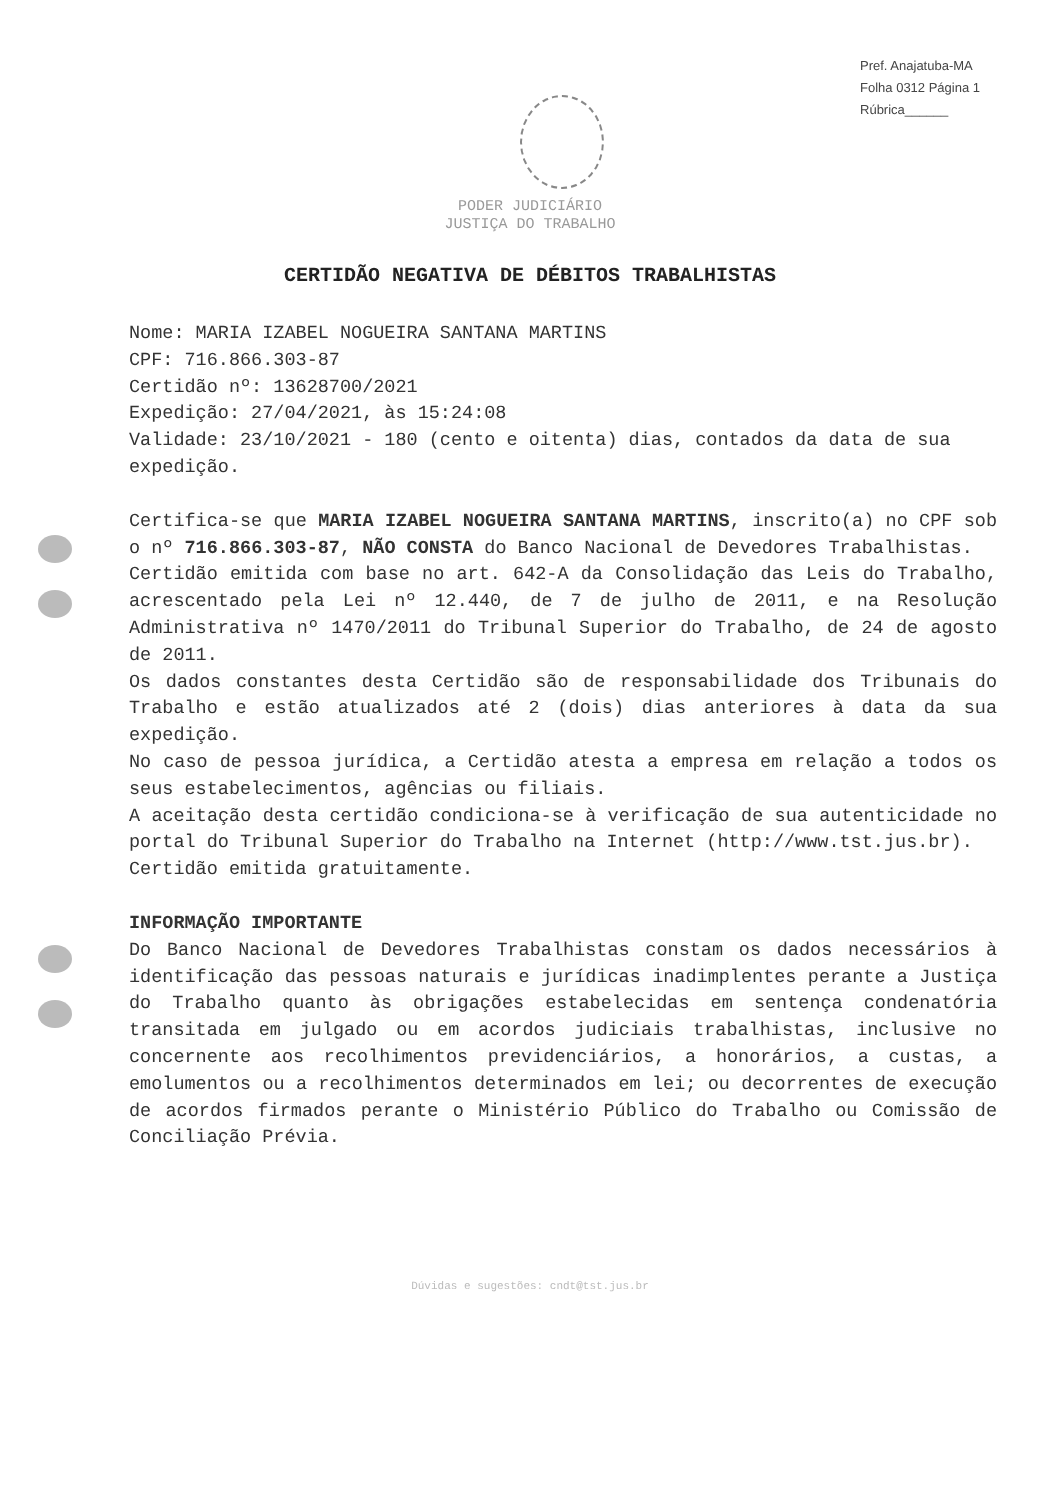Pref. Anajatuba-MA
Folha 0312 Página 1
Rúbrica______
PODER JUDICIÁRIO
JUSTIÇA DO TRABALHO
CERTIDÃO NEGATIVA DE DÉBITOS TRABALHISTAS
Nome: MARIA IZABEL NOGUEIRA SANTANA MARTINS
CPF: 716.866.303-87
Certidão nº: 13628700/2021
Expedição: 27/04/2021, às 15:24:08
Validade: 23/10/2021 - 180 (cento e oitenta) dias, contados da data de sua expedição.
Certifica-se que MARIA IZABEL NOGUEIRA SANTANA MARTINS, inscrito(a) no CPF sob o nº 716.866.303-87, NÃO CONSTA do Banco Nacional de Devedores Trabalhistas.
Certidão emitida com base no art. 642-A da Consolidação das Leis do Trabalho, acrescentado pela Lei nº 12.440, de 7 de julho de 2011, e na Resolução Administrativa nº 1470/2011 do Tribunal Superior do Trabalho, de 24 de agosto de 2011.
Os dados constantes desta Certidão são de responsabilidade dos Tribunais do Trabalho e estão atualizados até 2 (dois) dias anteriores à data da sua expedição.
No caso de pessoa jurídica, a Certidão atesta a empresa em relação a todos os seus estabelecimentos, agências ou filiais.
A aceitação desta certidão condiciona-se à verificação de sua autenticidade no portal do Tribunal Superior do Trabalho na Internet (http://www.tst.jus.br).
Certidão emitida gratuitamente.
INFORMAÇÃO IMPORTANTE
Do Banco Nacional de Devedores Trabalhistas constam os dados necessários à identificação das pessoas naturais e jurídicas inadimplentes perante a Justiça do Trabalho quanto às obrigações estabelecidas em sentença condenatória transitada em julgado ou em acordos judiciais trabalhistas, inclusive no concernente aos recolhimentos previdenciários, a honorários, a custas, a emolumentos ou a recolhimentos determinados em lei; ou decorrentes de execução de acordos firmados perante o Ministério Público do Trabalho ou Comissão de Conciliação Prévia.
Dúvidas e sugestões: cndt@tst.jus.br